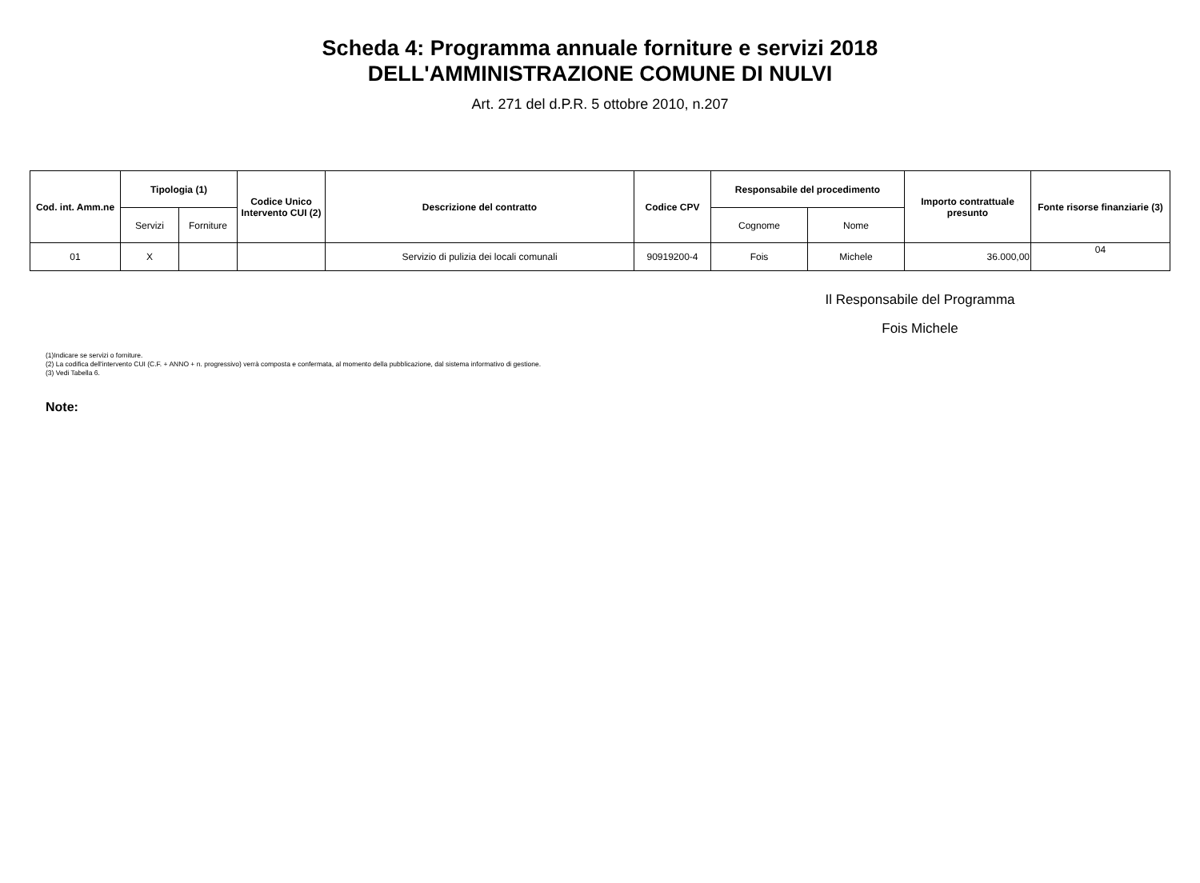Scheda 4: Programma annuale forniture e servizi 2018
DELL'AMMINISTRAZIONE COMUNE DI NULVI
Art. 271 del d.P.R. 5 ottobre 2010, n.207
| Cod. int. Amm.ne | Tipologia (1) | | Codice Unico Intervento CUI (2) | Descrizione del contratto | Codice CPV | Responsabile del procedimento | | Importo contrattuale presunto | Fonte risorse finanziarie (3) |
| --- | --- | --- | --- | --- | --- | --- | --- | --- | --- |
| | Servizi | Forniture | | | | Cognome | Nome | | |
| 01 | X | | | Servizio di pulizia dei locali comunali | 90919200-4 | Fois | Michele | 36.000,00 | 04 |
Il Responsabile del Programma
Fois Michele
(1)Indicare se servizi o forniture.
(2) La codifica dell'intervento CUI (C.F. + ANNO + n. progressivo) verrà composta e confermata, al momento della pubblicazione, dal sistema informativo di gestione.
(3) Vedi Tabella 6.
Note: